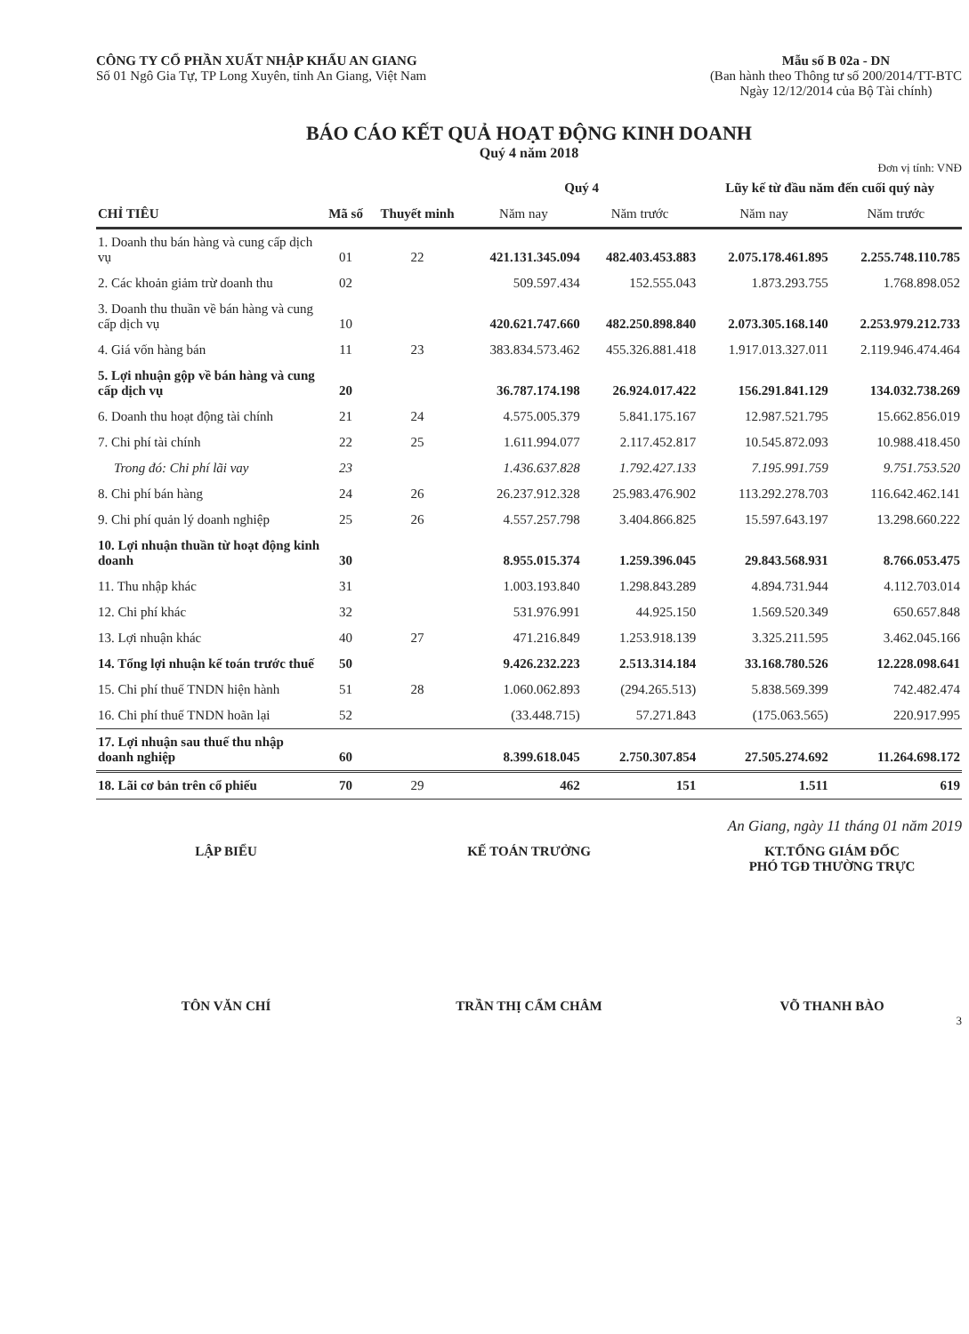CÔNG TY CỔ PHẦN XUẤT NHẬP KHẨU AN GIANG
Số 01 Ngô Gia Tự, TP Long Xuyên, tỉnh An Giang, Việt Nam
Mẫu số B 02a - DN
(Ban hành theo Thông tư số 200/2014/TT-BTC
Ngày 12/12/2014 của Bộ Tài chính)
BÁO CÁO KẾT QUẢ HOẠT ĐỘNG KINH DOANH
Quý 4 năm 2018
Đơn vị tính: VNĐ
| CHỈ TIÊU | Mã số | Thuyết minh | Quý 4 | | Lũy kế từ đầu năm đến cuối quý này | |
| --- | --- | --- | --- | --- | --- | --- |
| | | | Năm nay | Năm trước | Năm nay | Năm trước |
| 1. Doanh thu bán hàng và cung cấp dịch vụ | 01 | 22 | 421.131.345.094 | 482.403.453.883 | 2.075.178.461.895 | 2.255.748.110.785 |
| 2. Các khoản giảm trừ doanh thu | 02 | | 509.597.434 | 152.555.043 | 1.873.293.755 | 1.768.898.052 |
| 3. Doanh thu thuần về bán hàng và cung cấp dịch vụ | 10 | | 420.621.747.660 | 482.250.898.840 | 2.073.305.168.140 | 2.253.979.212.733 |
| 4. Giá vốn hàng bán | 11 | 23 | 383.834.573.462 | 455.326.881.418 | 1.917.013.327.011 | 2.119.946.474.464 |
| 5. Lợi nhuận gộp về bán hàng và cung cấp dịch vụ | 20 | | 36.787.174.198 | 26.924.017.422 | 156.291.841.129 | 134.032.738.269 |
| 6. Doanh thu hoạt động tài chính | 21 | 24 | 4.575.005.379 | 5.841.175.167 | 12.987.521.795 | 15.662.856.019 |
| 7. Chi phí tài chính | 22 | 25 | 1.611.994.077 | 2.117.452.817 | 10.545.872.093 | 10.988.418.450 |
| Trong đó: Chi phí lãi vay | 23 | | 1.436.637.828 | 1.792.427.133 | 7.195.991.759 | 9.751.753.520 |
| 8. Chi phí bán hàng | 24 | 26 | 26.237.912.328 | 25.983.476.902 | 113.292.278.703 | 116.642.462.141 |
| 9. Chi phí quản lý doanh nghiệp | 25 | 26 | 4.557.257.798 | 3.404.866.825 | 15.597.643.197 | 13.298.660.222 |
| 10. Lợi nhuận thuần từ hoạt động kinh doanh | 30 | | 8.955.015.374 | 1.259.396.045 | 29.843.568.931 | 8.766.053.475 |
| 11. Thu nhập khác | 31 | | 1.003.193.840 | 1.298.843.289 | 4.894.731.944 | 4.112.703.014 |
| 12. Chi phí khác | 32 | | 531.976.991 | 44.925.150 | 1.569.520.349 | 650.657.848 |
| 13. Lợi nhuận khác | 40 | 27 | 471.216.849 | 1.253.918.139 | 3.325.211.595 | 3.462.045.166 |
| 14. Tổng lợi nhuận kế toán trước thuế | 50 | | 9.426.232.223 | 2.513.314.184 | 33.168.780.526 | 12.228.098.641 |
| 15. Chi phí thuế TNDN hiện hành | 51 | 28 | 1.060.062.893 | (294.265.513) | 5.838.569.399 | 742.482.474 |
| 16. Chi phí thuế TNDN hoãn lại | 52 | | (33.448.715) | 57.271.843 | (175.063.565) | 220.917.995 |
| 17. Lợi nhuận sau thuế thu nhập doanh nghiệp | 60 | | 8.399.618.045 | 2.750.307.854 | 27.505.274.692 | 11.264.698.172 |
| 18. Lãi cơ bản trên cổ phiếu | 70 | 29 | 462 | 151 | 1.511 | 619 |
An Giang, ngày 11 tháng 01 năm 2019
LẬP BIỂU KẾ TOÁN TRƯỞNG KT.TỔNG GIÁM ĐỐC
PHÓ TGĐ THƯỜNG TRỰC
TÔN VĂN CHÍ TRẦN THỊ CẨM CHÂM VÕ THANH BÀO
3